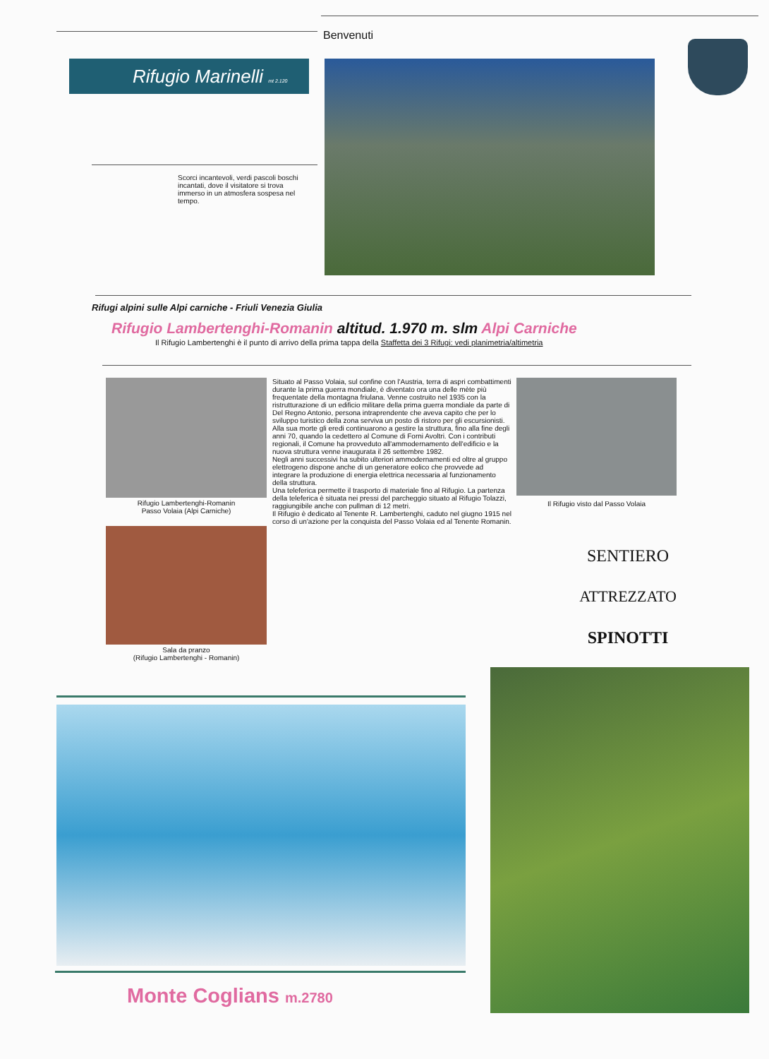Benvenuti
Rifugio Marinelli mt 2.120
Scorci incantevoli, verdi pascoli boschi incantati, dove il visitatore si trova immerso in un atmosfera sospesa nel tempo.
Rifugi alpini sulle Alpi carniche - Friuli Venezia Giulia
Rifugio Lambertenghi-Romanin altitud. 1.970 m. slm Alpi Carniche
Il Rifugio Lambertenghi è il punto di arrivo della prima tappa della Staffetta dei 3 Rifugi: vedi planimetria/altimetria
Rifugio Lambertenghi-Romanin
Passo Volaia (Alpi Carniche)
Sala da pranzo
(Rifugio Lambertenghi - Romanin)
Situato al Passo Volaia, sul confine con l'Austria, terra di aspri combattimenti durante la prima guerra mondiale, è diventato ora una delle mète più frequentate della montagna friulana. Venne costruito nel 1935 con la ristrutturazione di un edificio militare della prima guerra mondiale da parte di Del Regno Antonio, persona intraprendente che aveva capito che per lo sviluppo turistico della zona serviva un posto di ristoro per gli escursionisti.
Alla sua morte gli eredi continuarono a gestire la struttura, fino alla fine degli anni 70, quando la cedettero al Comune di Forni Avoltri. Con i contributi regionali, il Comune ha provveduto all'ammodernamento dell'edificio e la nuova struttura venne inaugurata il 26 settembre 1982.
Negli anni successivi ha subito ulteriori ammodernamenti ed oltre al gruppo elettrogeno dispone anche di un generatore eolico che provvede ad integrare la produzione di energia elettrica necessaria al funzionamento della struttura.
Una teleferica permette il trasporto di materiale fino al Rifugio. La partenza della teleferica è situata nei pressi del parcheggio situato al Rifugio Tolazzi, raggiungibile anche con pullman di 12 metri.
Il Rifugio è dedicato al Tenente R. Lambertenghi, caduto nel giugno 1915 nel corso di un'azione per la conquista del Passo Volaia ed al Tenente Romanin.
Il Rifugio visto dal Passo Volaia
SENTIERO
ATTREZZATO
SPINOTTI
Monte Coglians m.2780